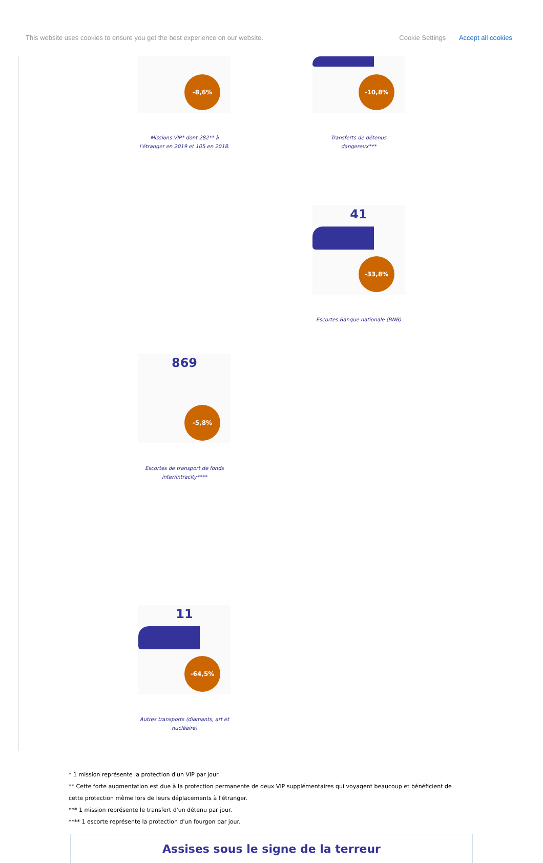This website uses cookies to ensure you get the best experience on our website. Cookie Settings Accept all cookies
-8,6%
Missions VIP* dont 282** à
l'étranger en 2019 et 105 en 2018.
-10,8%
Transferts de détenus dangereux***
41
-33,8%
Escortes Banque nationale (BNB)
869
-5,8%
Escortes de transport de fonds
inter/intracity****
11
-64,5%
Autres transports (diamants, art et
nucléaire)
* 1 mission représente la protection d'un VIP par jour.
** Cette forte augmentation est due à la protection permanente de deux VIP supplémentaires qui voyagent beaucoup et bénéficient de cette protection même lors de leurs déplacements à l'étranger.
*** 1 mission représente le transfert d'un détenu par jour.
**** 1 escorte représente la protection d'un fourgon par jour.
Assises sous le signe de la terreur